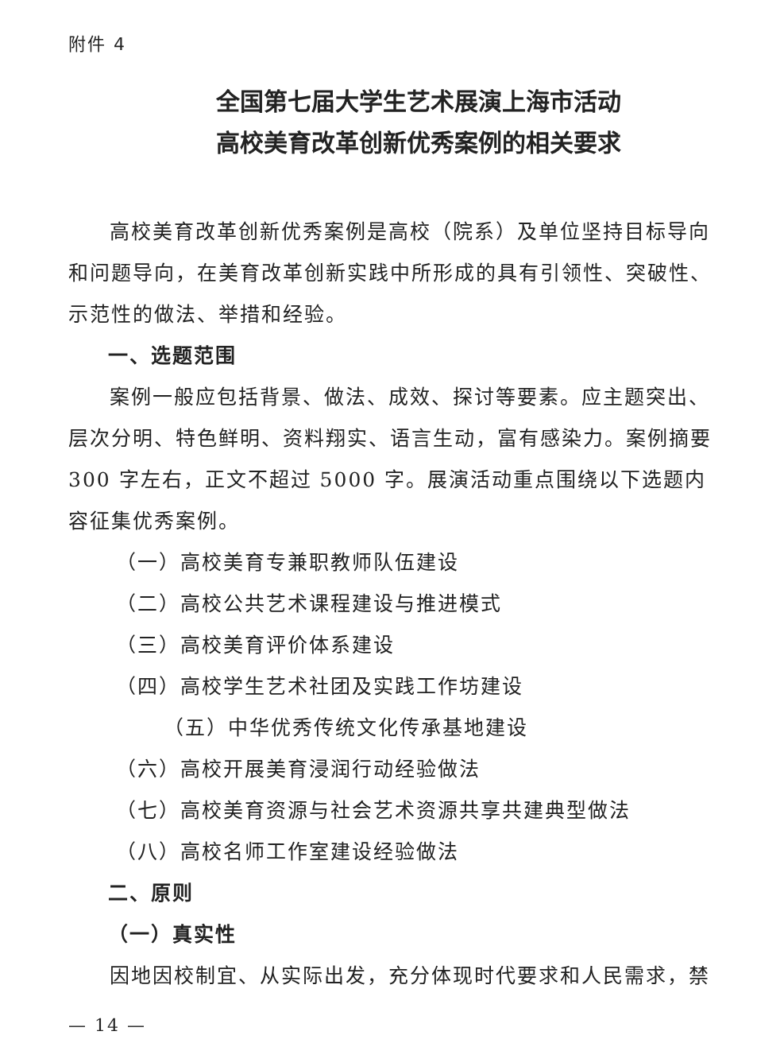附件 4
全国第七届大学生艺术展演上海市活动
高校美育改革创新优秀案例的相关要求
高校美育改革创新优秀案例是高校（院系）及单位坚持目标导向和问题导向，在美育改革创新实践中所形成的具有引领性、突破性、示范性的做法、举措和经验。
一、选题范围
案例一般应包括背景、做法、成效、探讨等要素。应主题突出、层次分明、特色鲜明、资料翔实、语言生动，富有感染力。案例摘要 300 字左右，正文不超过 5000 字。展演活动重点围绕以下选题内容征集优秀案例。
（一）高校美育专兼职教师队伍建设
（二）高校公共艺术课程建设与推进模式
（三）高校美育评价体系建设
（四）高校学生艺术社团及实践工作坊建设
（五）中华优秀传统文化传承基地建设
（六）高校开展美育浸润行动经验做法
（七）高校美育资源与社会艺术资源共享共建典型做法
（八）高校名师工作室建设经验做法
二、原则
（一）真实性
因地因校制宜、从实际出发，充分体现时代要求和人民需求，禁
— 14 —